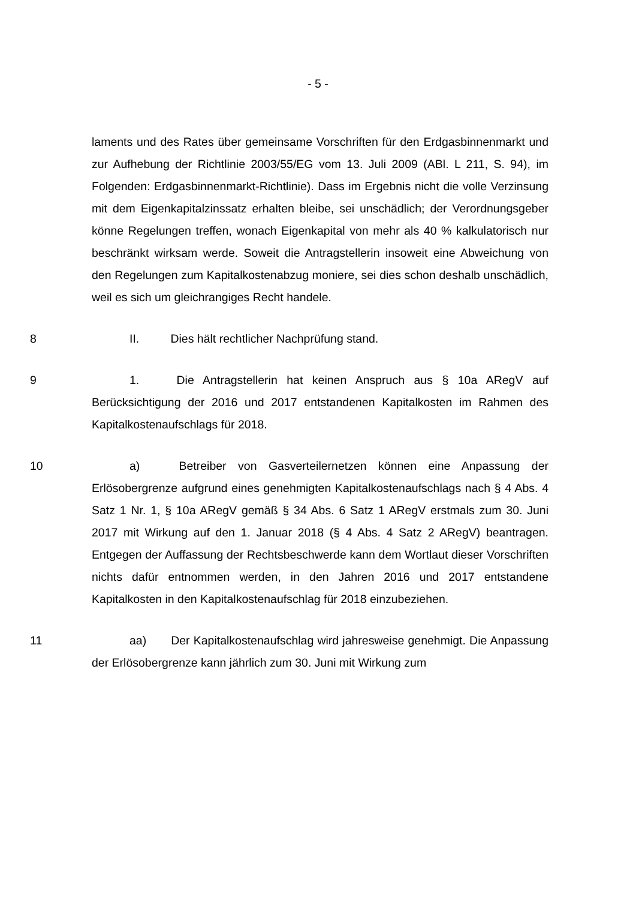- 5 -
laments und des Rates über gemeinsame Vorschriften für den Erdgasbinnenmarkt und zur Aufhebung der Richtlinie 2003/55/EG vom 13. Juli 2009 (ABl. L 211, S. 94), im Folgenden: Erdgasbinnenmarkt-Richtlinie). Dass im Ergebnis nicht die volle Verzinsung mit dem Eigenkapitalzinssatz erhalten bleibe, sei unschädlich; der Verordnungsgeber könne Regelungen treffen, wonach Eigenkapital von mehr als 40 % kalkulatorisch nur beschränkt wirksam werde. Soweit die Antragstellerin insoweit eine Abweichung von den Regelungen zum Kapitalkostenabzug moniere, sei dies schon deshalb unschädlich, weil es sich um gleichrangiges Recht handele.
8 II. Dies hält rechtlicher Nachprüfung stand.
9 1. Die Antragstellerin hat keinen Anspruch aus § 10a ARegV auf Berücksichtigung der 2016 und 2017 entstandenen Kapitalkosten im Rahmen des Kapitalkostenaufschlags für 2018.
10 a) Betreiber von Gasverteilernetzen können eine Anpassung der Erlösobergrenze aufgrund eines genehmigten Kapitalkostenaufschlags nach § 4 Abs. 4 Satz 1 Nr. 1, § 10a ARegV gemäß § 34 Abs. 6 Satz 1 ARegV erstmals zum 30. Juni 2017 mit Wirkung auf den 1. Januar 2018 (§ 4 Abs. 4 Satz 2 ARegV) beantragen. Entgegen der Auffassung der Rechtsbeschwerde kann dem Wortlaut dieser Vorschriften nichts dafür entnommen werden, in den Jahren 2016 und 2017 entstandene Kapitalkosten in den Kapitalkostenaufschlag für 2018 einzubeziehen.
11 aa) Der Kapitalkostenaufschlag wird jahresweise genehmigt. Die Anpassung der Erlösobergrenze kann jährlich zum 30. Juni mit Wirkung zum